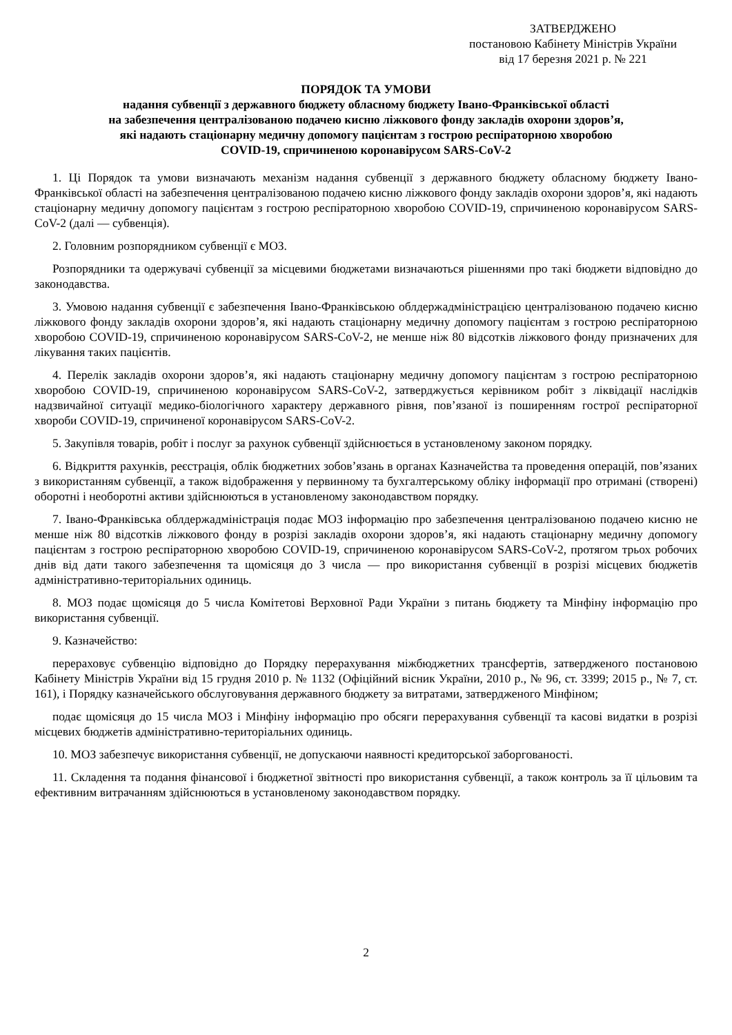ЗАТВЕРДЖЕНО
постановою Кабінету Міністрів України
від 17 березня 2021 р. № 221
ПОРЯДОК ТА УМОВИ
надання субвенції з державного бюджету обласному бюджету Івано-Франківської області
на забезпечення централізованою подачею кисню ліжкового фонду закладів охорони здоров’я,
які надають стаціонарну медичну допомогу пацієнтам з гострою респіраторною хворобою
COVID-19, спричиненою коронавірусом SARS-CoV-2
1. Ці Порядок та умови визначають механізм надання субвенції з державного бюджету обласному бюджету Івано-Франківської області на забезпечення централізованою подачею кисню ліжкового фонду закладів охорони здоров’я, які надають стаціонарну медичну допомогу пацієнтам з гострою респіраторною хворобою COVID-19, спричиненою коронавірусом SARS-CoV-2 (далі — субвенція).
2. Головним розпорядником субвенції є МОЗ.
Розпорядники та одержувачі субвенції за місцевими бюджетами визначаються рішеннями про такі бюджети відповідно до законодавства.
3. Умовою надання субвенції є забезпечення Івано-Франківською облдержадміністрацією централізованою подачею кисню ліжкового фонду закладів охорони здоров’я, які надають стаціонарну медичну допомогу пацієнтам з гострою респіраторною хворобою COVID-19, спричиненою коронавірусом SARS-CoV-2, не менше ніж 80 відсотків ліжкового фонду призначених для лікування таких пацієнтів.
4. Перелік закладів охорони здоров’я, які надають стаціонарну медичну допомогу пацієнтам з гострою респіраторною хворобою COVID-19, спричиненою коронавірусом SARS-CoV-2, затверджується керівником робіт з ліквідації наслідків надзвичайної ситуації медико-біологічного характеру державного рівня, пов’язаної із поширенням гострої респіраторної хвороби COVID-19, спричиненої коронавірусом SARS-CoV-2.
5. Закупівля товарів, робіт і послуг за рахунок субвенції здійснюється в установленому законом порядку.
6. Відкриття рахунків, реєстрація, облік бюджетних зобов’язань в органах Казначейства та проведення операцій, пов’язаних з використанням субвенції, а також відображення у первинному та бухгалтерському обліку інформації про отримані (створені) оборотні і необоротні активи здійснюються в установленому законодавством порядку.
7. Івано-Франківська облдержадміністрація подає МОЗ інформацію про забезпечення централізованою подачею кисню не менше ніж 80 відсотків ліжкового фонду в розрізі закладів охорони здоров’я, які надають стаціонарну медичну допомогу пацієнтам з гострою респіраторною хворобою COVID-19, спричиненою коронавірусом SARS-CoV-2, протягом трьох робочих днів від дати такого забезпечення та щомісяця до 3 числа — про використання субвенції в розрізі місцевих бюджетів адміністративно-територіальних одиниць.
8. МОЗ подає щомісяця до 5 числа Комітетові Верховної Ради України з питань бюджету та Мінфіну інформацію про використання субвенції.
9. Казначейство:
перераховує субвенцію відповідно до Порядку перерахування міжбюджетних трансфертів, затвердженого постановою Кабінету Міністрів України від 15 грудня 2010 р. № 1132 (Офіційний вісник України, 2010 р., № 96, ст. 3399; 2015 р., № 7, ст. 161), і Порядку казначейського обслуговування державного бюджету за витратами, затвердженого Мінфіном;
подає щомісяця до 15 числа МОЗ і Мінфіну інформацію про обсяги перерахування субвенції та касові видатки в розрізі місцевих бюджетів адміністративно-територіальних одиниць.
10. МОЗ забезпечує використання субвенції, не допускаючи наявності кредиторської заборгованості.
11. Складення та подання фінансової і бюджетної звітності про використання субвенції, а також контроль за її цільовим та ефективним витрачанням здійснюються в установленому законодавством порядку.
2